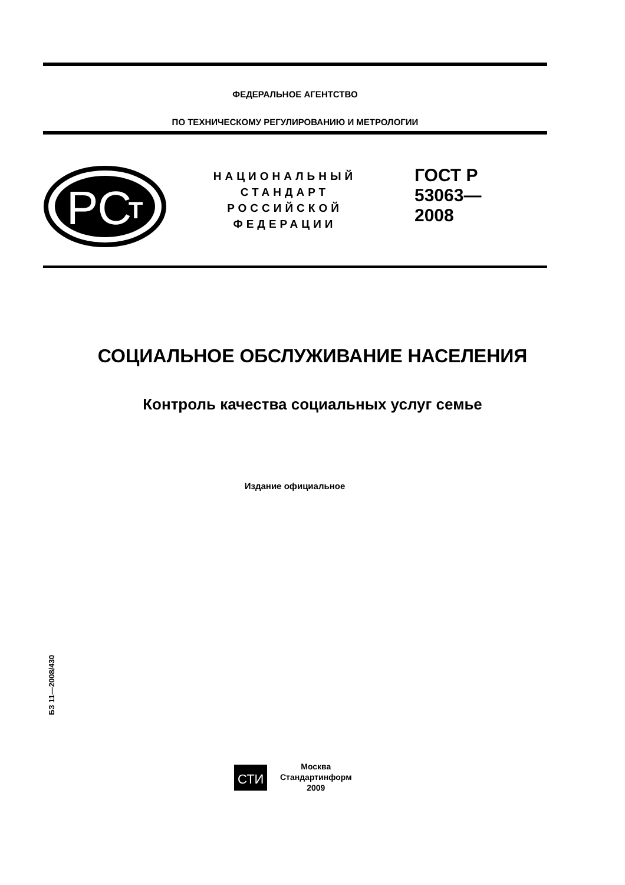ФЕДЕРАЛЬНОЕ АГЕНТСТВО
ПО ТЕХНИЧЕСКОМУ РЕГУЛИРОВАНИЮ И МЕТРОЛОГИИ
РС
Т
НАЦИОНАЛЬНЫЙ
СТАНДАРТ
РОССИЙСКОЙ
ФЕДЕРАЦИИ
ГОСТ Р
53063—
2008
СОЦИАЛЬНОЕ ОБСЛУЖИВАНИЕ НАСЕЛЕНИЯ
Контроль качества социальных услуг семье
Издание официальное
БЗ 11—2008/430
СТИ
Москва
Стандартинформ
2009